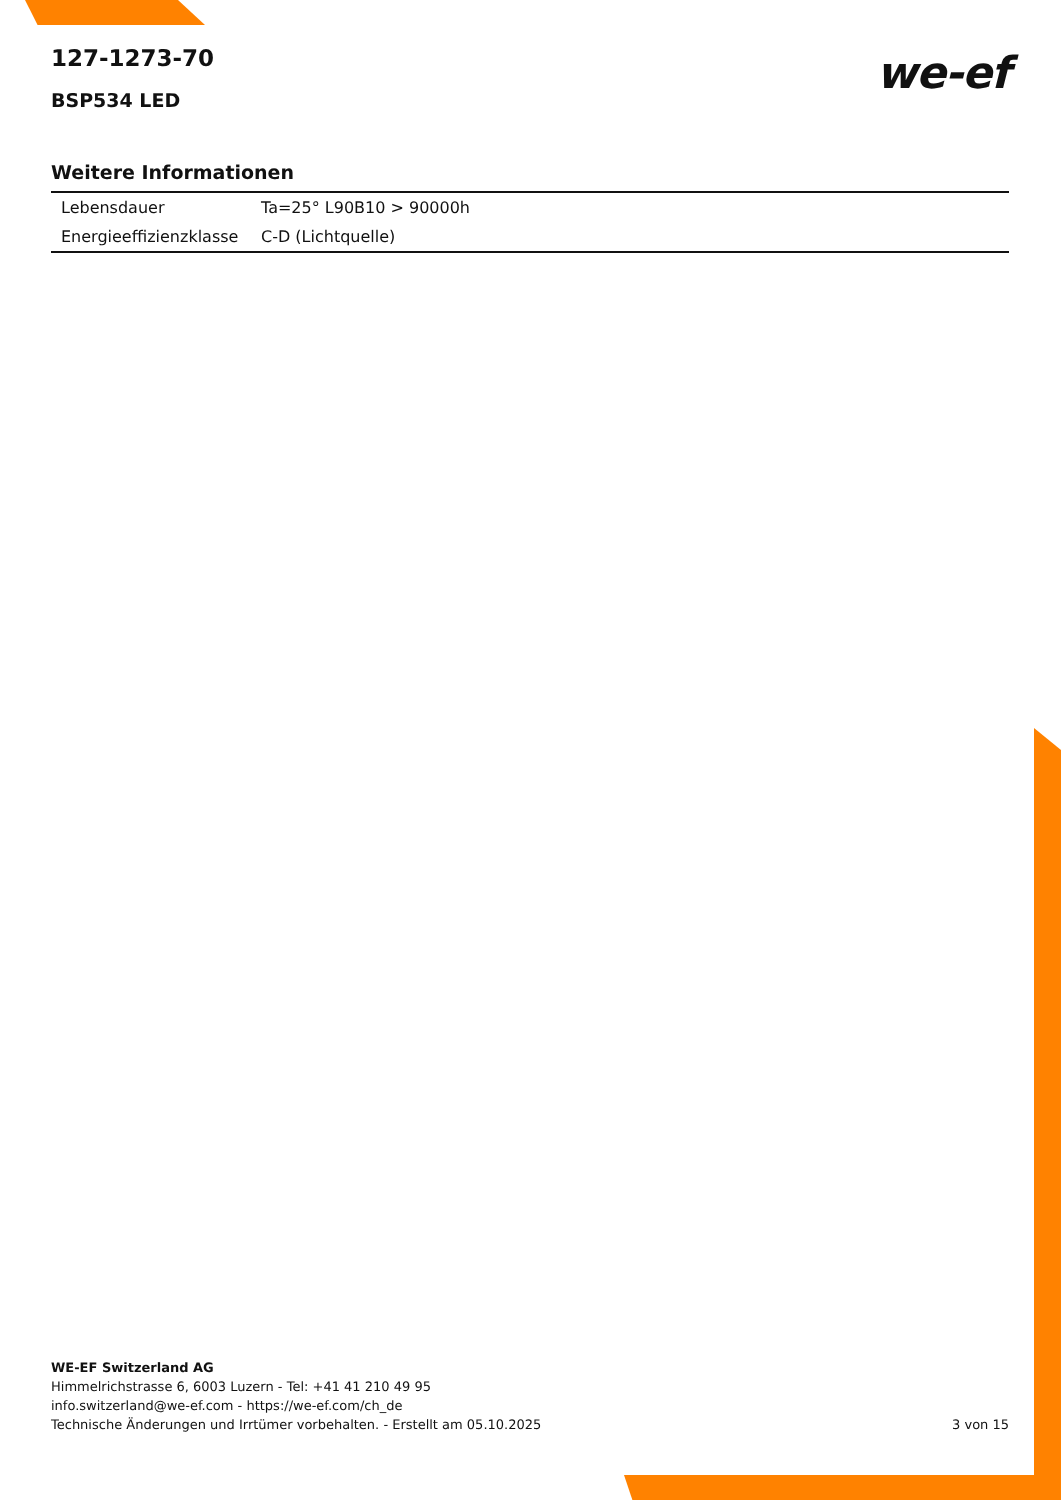we-ef
127-1273-70
BSP534 LED
Weitere Informationen
| Lebensdauer | Ta=25° L90B10 > 90000h |
| Energieeffizienzklasse | C-D (Lichtquelle) |
WE-EF Switzerland AG
Himmelrichstrasse 6, 6003 Luzern - Tel: +41 41 210 49 95
info.switzerland@we-ef.com - https://we-ef.com/ch_de
Technische Änderungen und Irrtümer vorbehalten. - Erstellt am 05.10.2025 3 von 15